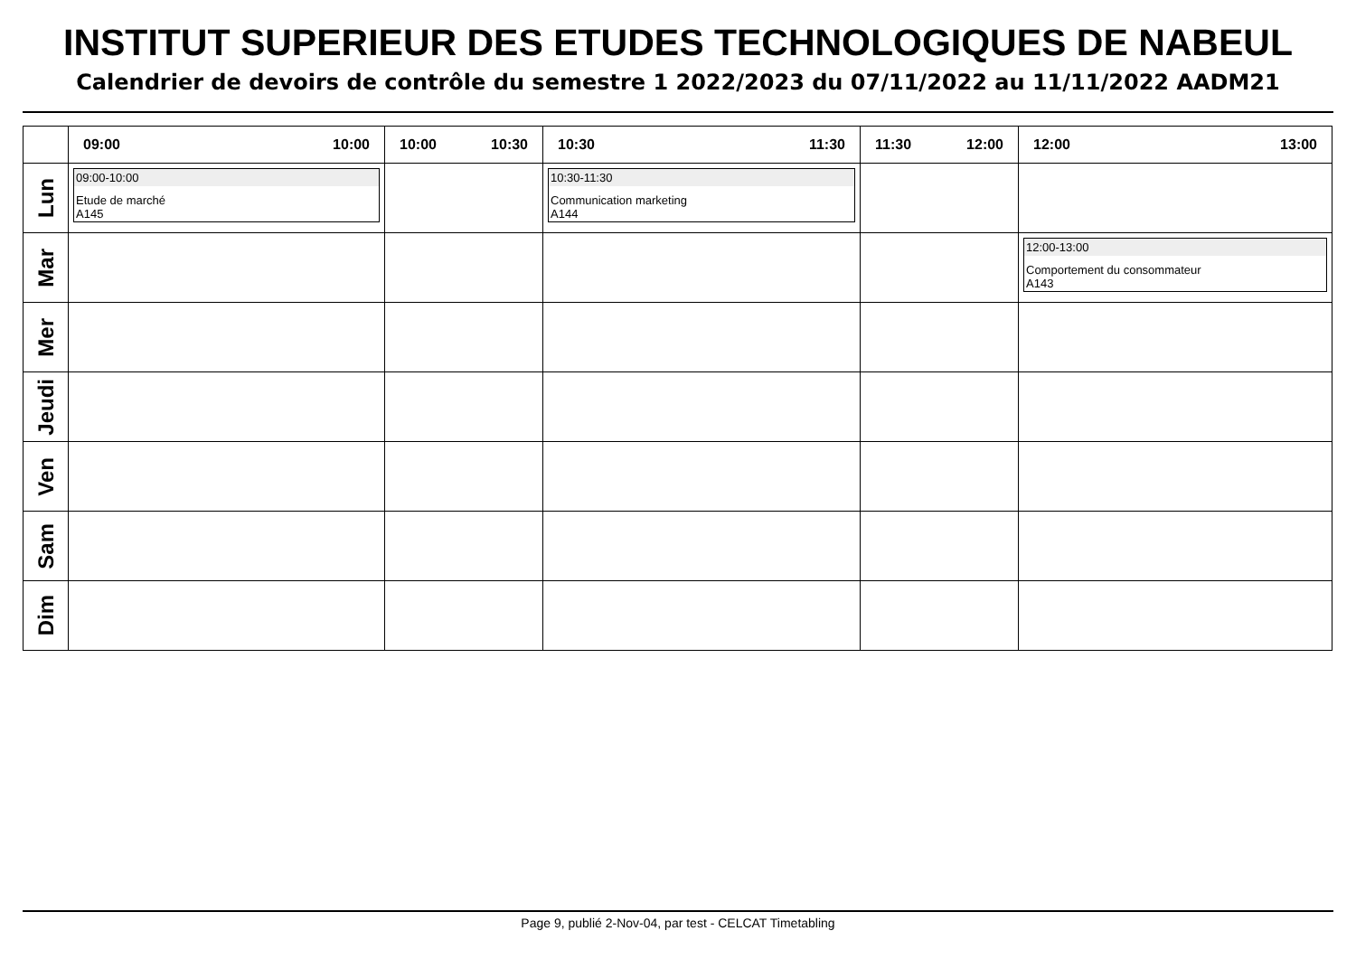INSTITUT SUPERIEUR DES ETUDES TECHNOLOGIQUES DE NABEUL
Calendrier de devoirs de contrôle du semestre 1 2022/2023 du 07/11/2022 au 11/11/2022 AADM21
| | 09:00 10:00 | 10:00 10:30 | 10:30 11:30 | 11:30 12:00 | 12:00 13:00 |
| --- | --- | --- | --- | --- | --- |
| Lun | 09:00-10:00 Etude de marché A145 | | 10:30-11:30 Communication marketing A144 | | |
| Mar | | | | | 12:00-13:00 Comportement du consommateur A143 |
| Mer | | | | | |
| Jeudi | | | | | |
| Ven | | | | | |
| Sam | | | | | |
| Dim | | | | | |
Page 9, publié 2-Nov-04, par test - CELCAT Timetabling